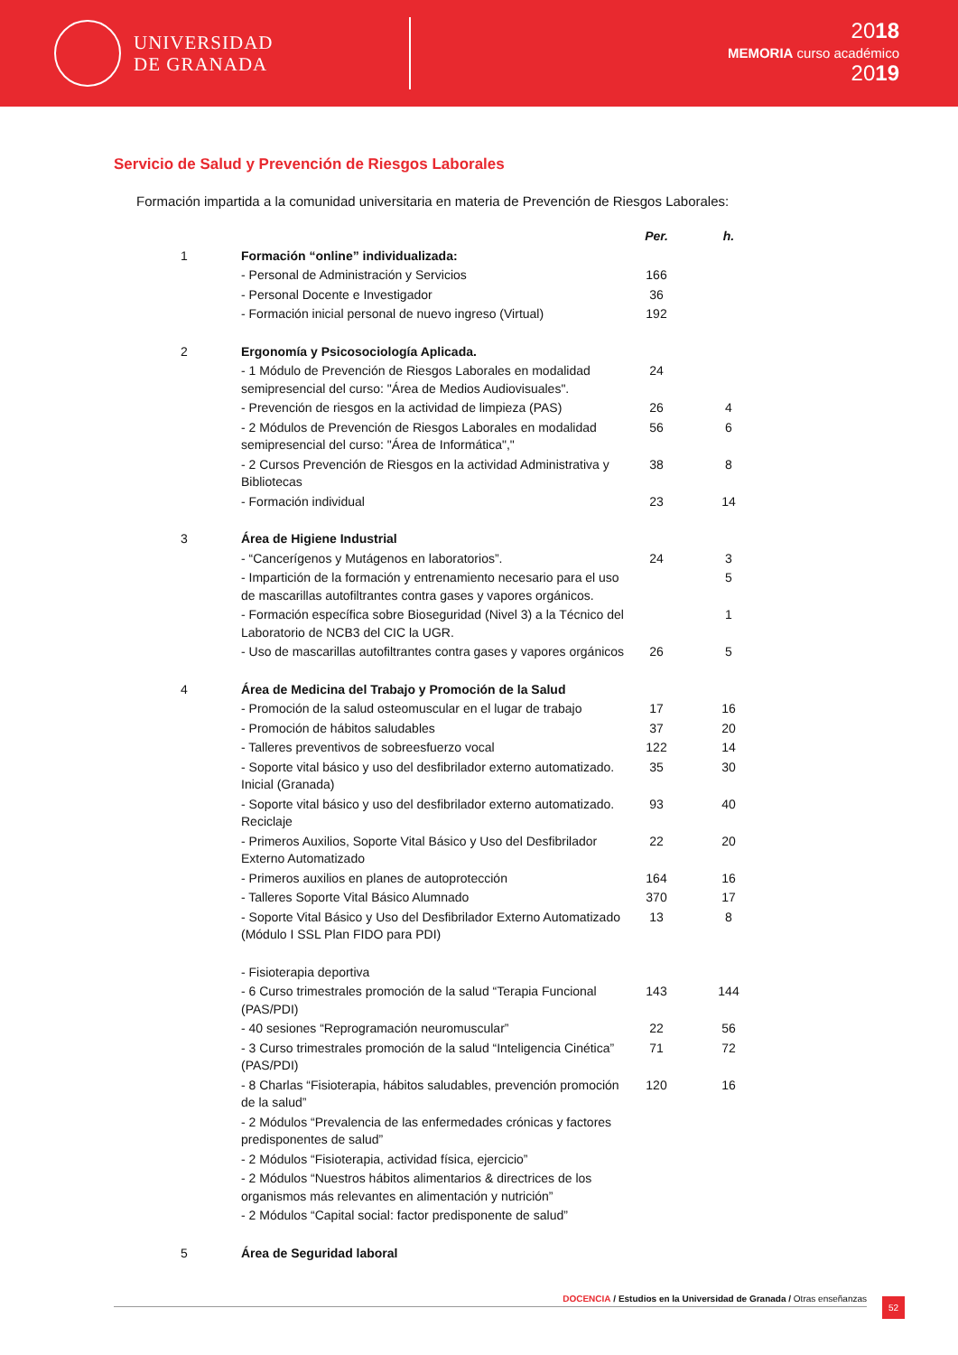UNIVERSIDAD
DE GRANADA
2018
MEMORIA curso académico
2019
Servicio de Salud y Prevención de Riesgos Laborales
Formación impartida a la comunidad universitaria en materia de Prevención de Riesgos Laborales:
| | | Per. | h. |
| 1 | Formación “online” individualizada: | | |
| | - Personal de Administración y Servicios | 166 | |
| | - Personal Docente e Investigador | 36 | |
| | - Formación inicial personal de nuevo ingreso (Virtual) | 192 | |
| 2 | Ergonomía y Psicosociología Aplicada. | | |
| | - 1 Módulo de Prevención de Riesgos Laborales en modalidad semipresencial del curso: "Área de Medios Audiovisuales". | 24 | |
| | - Prevención de riesgos en la actividad de limpieza (PAS) | 26 | 4 |
| | - 2 Módulos de Prevención de Riesgos Laborales en modalidad semipresencial del curso: "Área de Informática"," | 56 | 6 |
| | - 2 Cursos Prevención de Riesgos en la actividad Administrativa y Bibliotecas | 38 | 8 |
| | - Formación individual | 23 | 14 |
| 3 | Área de Higiene Industrial | | |
| | - “Cancerígenos y Mutágenos en laboratorios”. | 24 | 3 |
| | - Impartición de la formación y entrenamiento necesario para el uso de mascarillas autofiltrantes contra gases y vapores orgánicos. | | 5 |
| | - Formación específica sobre Bioseguridad (Nivel 3) a la Técnico del Laboratorio de NCB3 del CIC la UGR. | | 1 |
| | - Uso de mascarillas autofiltrantes contra gases y vapores orgánicos | 26 | 5 |
| 4 | Área de Medicina del Trabajo y Promoción de la Salud | | |
| | - Promoción de la salud osteomuscular en el lugar de trabajo | 17 | 16 |
| | - Promoción de hábitos saludables | 37 | 20 |
| | - Talleres preventivos de sobreesfuerzo vocal | 122 | 14 |
| | - Soporte vital básico y uso del desfibrilador externo automatizado. Inicial (Granada) | 35 | 30 |
| | - Soporte vital básico y uso del desfibrilador externo automatizado. Reciclaje | 93 | 40 |
| | - Primeros Auxilios, Soporte Vital Básico y Uso del Desfibrilador Externo Automatizado | 22 | 20 |
| | - Primeros auxilios en planes de autoprotección | 164 | 16 |
| | - Talleres Soporte Vital Básico Alumnado | 370 | 17 |
| | - Soporte Vital Básico y Uso del Desfibrilador Externo Automatizado (Módulo I SSL Plan FIDO para PDI) | 13 | 8 |
| | - Fisioterapia deportiva | | |
| | - 6 Curso trimestrales promoción de la salud “Terapia Funcional (PAS/PDI) | 143 | 144 |
| | - 40 sesiones “Reprogramación neuromuscular” | 22 | 56 |
| | - 3 Curso trimestrales promoción de la salud “Inteligencia Cinética” (PAS/PDI) | 71 | 72 |
| | - 8 Charlas “Fisioterapia, hábitos saludables, prevención promoción de la salud” | 120 | 16 |
| | - 2 Módulos “Prevalencia de las enfermedades crónicas y factores predisponentes de salud” | | |
| | - 2 Módulos “Fisioterapia, actividad física, ejercicio” | | |
| | - 2 Módulos “Nuestros hábitos alimentarios & directrices de los organismos más relevantes en alimentación y nutrición” | | |
| | - 2 Módulos “Capital social: factor predisponente de salud” | | |
| 5 | Área de Seguridad laboral | | |
DOCENCIA / Estudios en la Universidad de Granada / Otras enseñanzas 52